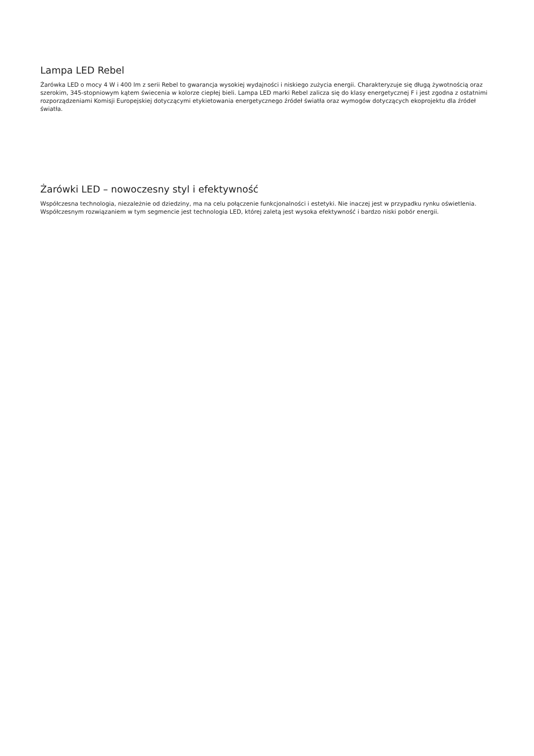Lampa LED Rebel
Żarówka LED o mocy 4 W i 400 lm z serii Rebel to gwarancja wysokiej wydajności i niskiego zużycia energii. Charakteryzuje się długą żywotnością oraz szerokim, 345-stopniowym kątem świecenia w kolorze ciepłej bieli. Lampa LED marki Rebel zalicza się do klasy energetycznej F i jest zgodna z ostatnimi rozporządzeniami Komisji Europejskiej dotyczącymi etykietowania energetycznego źródeł światła oraz wymogów dotyczących ekoprojektu dla źródeł światła.
Żarówki LED – nowoczesny styl i efektywność
Współczesna technologia, niezależnie od dziedziny, ma na celu połączenie funkcjonalności i estetyki. Nie inaczej jest w przypadku rynku oświetlenia. Współczesnym rozwiązaniem w tym segmencie jest technologia LED, której zaletą jest wysoka efektywność i bardzo niski pobór energii.